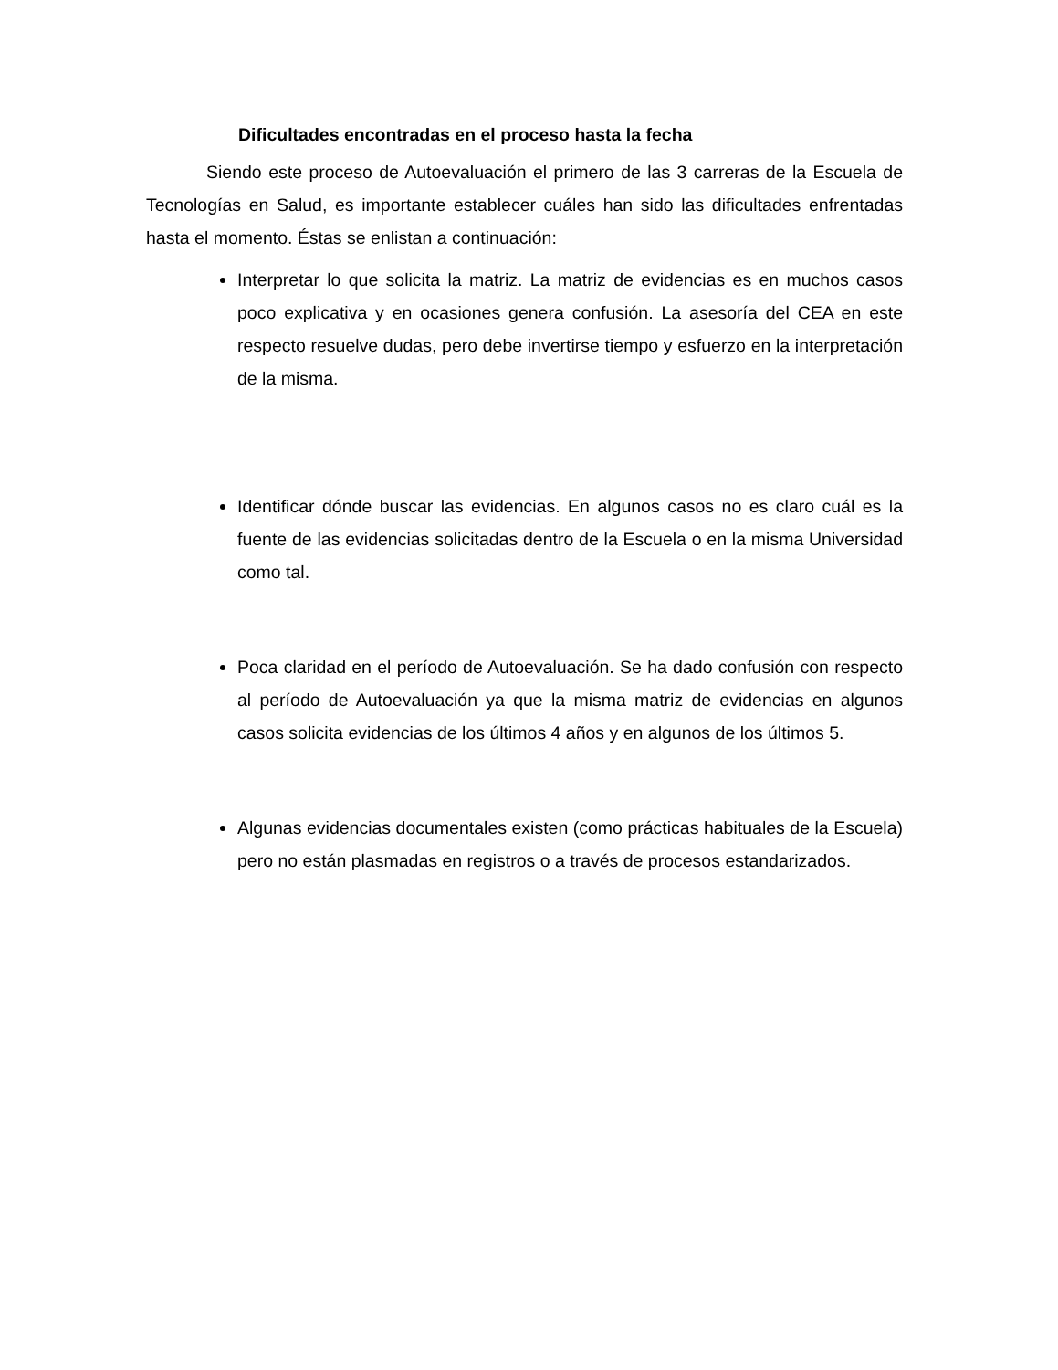Dificultades encontradas en el proceso hasta la fecha
Siendo este proceso de Autoevaluación el primero de las 3 carreras de la Escuela de Tecnologías en Salud, es importante establecer cuáles han sido las dificultades enfrentadas hasta el momento. Éstas se enlistan a continuación:
Interpretar lo que solicita la matriz. La matriz de evidencias es en muchos casos poco explicativa y en ocasiones genera confusión. La asesoría del CEA en este respecto resuelve dudas, pero debe invertirse tiempo y esfuerzo en la interpretación de la misma.
Identificar dónde buscar las evidencias. En algunos casos no es claro cuál es la fuente de las evidencias solicitadas dentro de la Escuela o en la misma Universidad como tal.
Poca claridad en el período de Autoevaluación. Se ha dado confusión con respecto al período de Autoevaluación ya que la misma matriz de evidencias en algunos casos solicita evidencias de los últimos 4 años y en algunos de los últimos 5.
Algunas evidencias documentales existen (como prácticas habituales de la Escuela) pero no están plasmadas en registros o a través de procesos estandarizados.